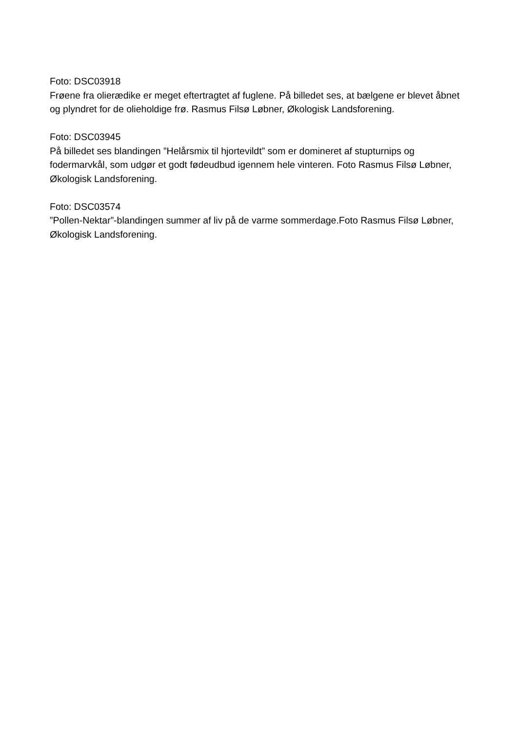Foto: DSC03918
Frøene fra olierædike er meget eftertragtet af fuglene. På billedet ses, at bælgene er blevet åbnet og plyndret for de olieholdige frø. Rasmus Filsø Løbner, Økologisk Landsforening.
Foto: DSC03945
På billedet ses blandingen ”Helårsmix til hjortevildt” som er domineret af stupturnips og fodermarvkål, som udgør et godt fødeudbud igennem hele vinteren. Foto Rasmus Filsø Løbner, Økologisk Landsforening.
Foto: DSC03574
”Pollen-Nektar”-blandingen summer af liv på de varme sommerdage.Foto Rasmus Filsø Løbner, Økologisk Landsforening.